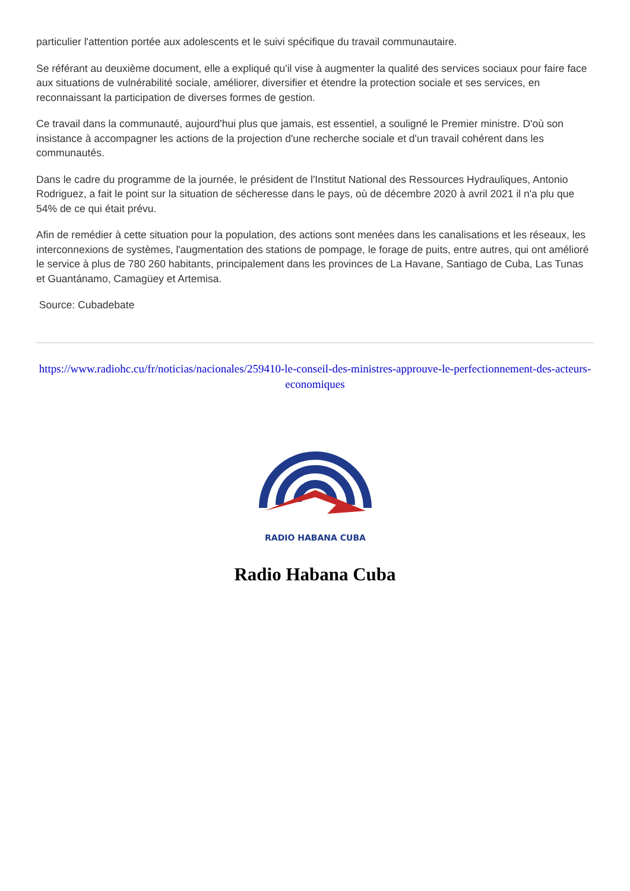particulier l'attention portée aux adolescents et le suivi spécifique du travail communautaire.
Se référant au deuxième document, elle a expliqué qu'il vise à augmenter la qualité des services sociaux pour faire face aux situations de vulnérabilité sociale, améliorer, diversifier et étendre la protection sociale et ses services, en reconnaissant la participation de diverses formes de gestion.
Ce travail dans la communauté, aujourd'hui plus que jamais, est essentiel, a souligné le Premier ministre. D'où son insistance à accompagner les actions de la projection d'une recherche sociale et d'un travail cohérent dans les communautés.
Dans le cadre du programme de la journée, le président de l'Institut National des Ressources Hydrauliques, Antonio Rodriguez, a fait le point sur la situation de sécheresse dans le pays, où de décembre 2020 à avril 2021 il n'a plu que 54% de ce qui était prévu.
Afin de remédier à cette situation pour la population, des actions sont menées dans les canalisations et les réseaux, les interconnexions de systèmes, l'augmentation des stations de pompage, le forage de puits, entre autres, qui ont amélioré le service à plus de 780 260 habitants, principalement dans les provinces de La Havane, Santiago de Cuba, Las Tunas et Guantánamo, Camagüey et Artemisa.
Source: Cubadebate
https://www.radiohc.cu/fr/noticias/nacionales/259410-le-conseil-des-ministres-approuve-le-perfectionnement-des-acteurs-economiques
RADIO HABANA CUBA
Radio Habana Cuba